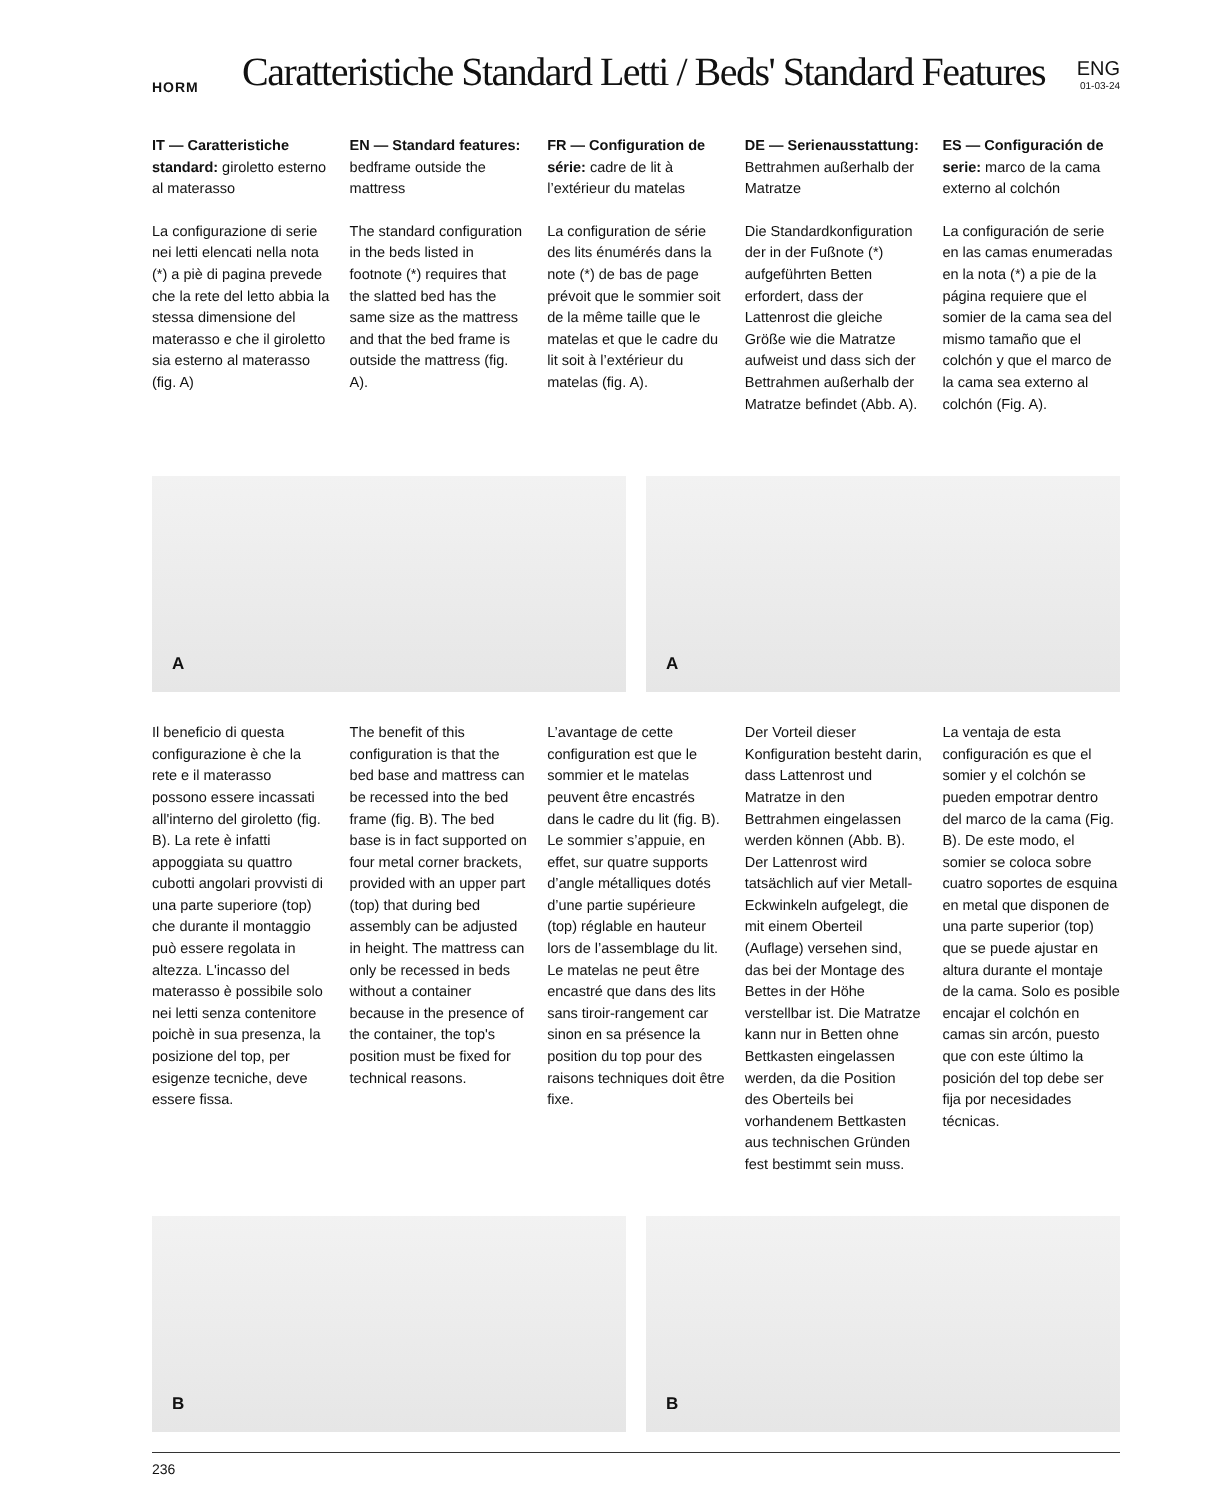HORM
Caratteristiche Standard Letti / Beds' Standard Features
ENG
01-03-24
IT — Caratteristiche standard: giroletto esterno al materasso
La configurazione di serie nei letti elencati nella nota (*) a piè di pagina prevede che la rete del letto abbia la stessa dimensione del materasso e che il giroletto sia esterno al materasso (fig. A)
EN — Standard features: bedframe outside the mattress
The standard configuration in the beds listed in footnote (*) requires that the slatted bed has the same size as the mattress and that the bed frame is outside the mattress (fig. A).
FR — Configuration de série: cadre de lit à l’extérieur du matelas
La configuration de série des lits énumérés dans la note (*) de bas de page prévoit que le sommier soit de la même taille que le matelas et que le cadre du lit soit à l’extérieur du matelas (fig. A).
DE — Serienausstattung: Bettrahmen außerhalb der Matratze
Die Standardkonfiguration der in der Fußnote (*) aufgeführten Betten erfordert, dass der Lattenrost die gleiche Größe wie die Matratze aufweist und dass sich der Bettrahmen außerhalb der Matratze befindet (Abb. A).
ES — Configuración de serie: marco de la cama externo al colchón
La configuración de serie en las camas enumeradas en la nota (*) a pie de la página requiere que el somier de la cama sea del mismo tamaño que el colchón y que el marco de la cama sea externo al colchón (Fig. A).
A A
Il beneficio di questa configurazione è che la rete e il materasso possono essere incassati all'interno del giroletto (fig. B). La rete è infatti appoggiata su quattro cubotti angolari provvisti di una parte superiore (top) che durante il montaggio può essere regolata in altezza. L'incasso del materasso è possibile solo nei letti senza contenitore poichè in sua presenza, la posizione del top, per esigenze tecniche, deve essere fissa.
The benefit of this configuration is that the bed base and mattress can be recessed into the bed frame (fig. B). The bed base is in fact supported on four metal corner brackets, provided with an upper part (top) that during bed assembly can be adjusted in height. The mattress can only be recessed in beds without a container because in the presence of the container, the top's position must be fixed for technical reasons.
L’avantage de cette configuration est que le sommier et le matelas peuvent être encastrés dans le cadre du lit (fig. B). Le sommier s’appuie, en effet, sur quatre supports d’angle métalliques dotés d’une partie supérieure (top) réglable en hauteur lors de l’assemblage du lit. Le matelas ne peut être encastré que dans des lits sans tiroir-rangement car sinon en sa présence la position du top pour des raisons techniques doit être fixe.
Der Vorteil dieser Konfiguration besteht darin, dass Lattenrost und Matratze in den Bettrahmen eingelassen werden können (Abb. B). Der Lattenrost wird tatsächlich auf vier Metall-Eckwinkeln aufgelegt, die mit einem Oberteil (Auflage) versehen sind, das bei der Montage des Bettes in der Höhe verstellbar ist. Die Matratze kann nur in Betten ohne Bettkasten eingelassen werden, da die Position des Oberteils bei vorhandenem Bettkasten aus technischen Gründen fest bestimmt sein muss.
La ventaja de esta configuración es que el somier y el colchón se pueden empotrar dentro del marco de la cama (Fig. B). De este modo, el somier se coloca sobre cuatro soportes de esquina en metal que disponen de una parte superior (top) que se puede ajustar en altura durante el montaje de la cama. Solo es posible encajar el colchón en camas sin arcón, puesto que con este último la posición del top debe ser fija por necesidades técnicas.
B B
236